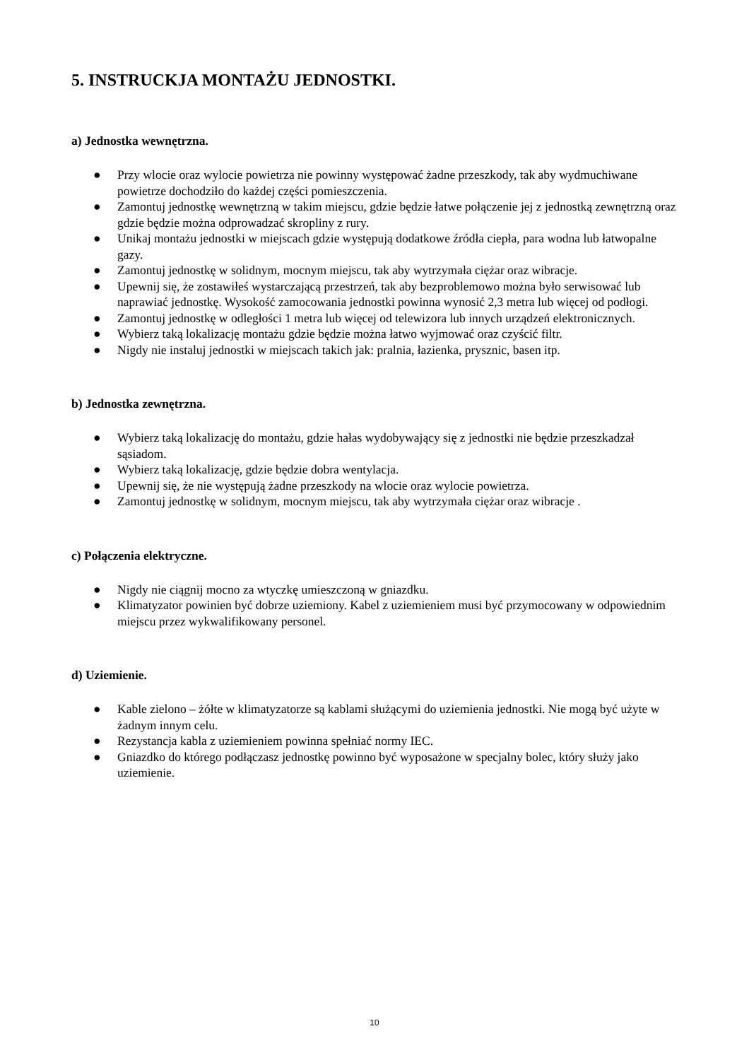5. INSTRUCKJA MONTAŻU JEDNOSTKI.
a) Jednostka wewnętrzna.
● Przy wlocie oraz wylocie powietrza nie powinny występować żadne przeszkody, tak aby wydmuchiwane powietrze dochodziło do każdej części pomieszczenia.
● Zamontuj jednostkę wewnętrzną w takim miejscu, gdzie będzie łatwe połączenie jej z jednostką zewnętrzną oraz gdzie będzie można odprowadzać skropliny z rury.
● Unikaj montażu jednostki w miejscach gdzie występują dodatkowe źródła ciepła, para wodna lub łatwopalne gazy.
● Zamontuj jednostkę w solidnym, mocnym miejscu, tak aby wytrzymała ciężar oraz wibracje.
● Upewnij się, że zostawiłeś wystarczającą przestrzeń, tak aby bezproblemowo można było serwisować lub naprawiać jednostkę. Wysokość zamocowania jednostki powinna wynosić 2,3 metra lub więcej od podłogi.
● Zamontuj jednostkę w odległości 1 metra lub więcej od telewizora lub innych urządzeń elektronicznych.
● Wybierz taką lokalizację montażu gdzie będzie można łatwo wyjmować oraz czyścić filtr.
● Nigdy nie instaluj jednostki w miejscach takich jak: pralnia, łazienka, prysznic, basen itp.
b) Jednostka zewnętrzna.
● Wybierz taką lokalizację do montażu, gdzie hałas wydobywający się z jednostki nie będzie przeszkadzał sąsiadom.
● Wybierz taką lokalizację, gdzie będzie dobra wentylacja.
● Upewnij się, że nie występują żadne przeszkody na wlocie oraz wylocie powietrza.
● Zamontuj jednostkę w solidnym, mocnym miejscu, tak aby wytrzymała ciężar oraz wibracje .
c) Połączenia elektryczne.
● Nigdy nie ciągnij mocno za wtyczkę umieszczoną w gniazdku.
● Klimatyzator powinien być dobrze uziemiony. Kabel z uziemieniem musi być przymocowany w odpowiednim miejscu przez wykwalifikowany personel.
d) Uziemienie.
● Kable zielono – żółte w klimatyzatorze są kablami służącymi do uziemienia jednostki. Nie mogą być użyte w żadnym innym celu.
● Rezystancja kabla z uziemieniem powinna spełniać normy IEC.
● Gniazdko do którego podłączasz jednostkę powinno być wyposażone w specjalny bolec, który służy jako uziemienie.
10